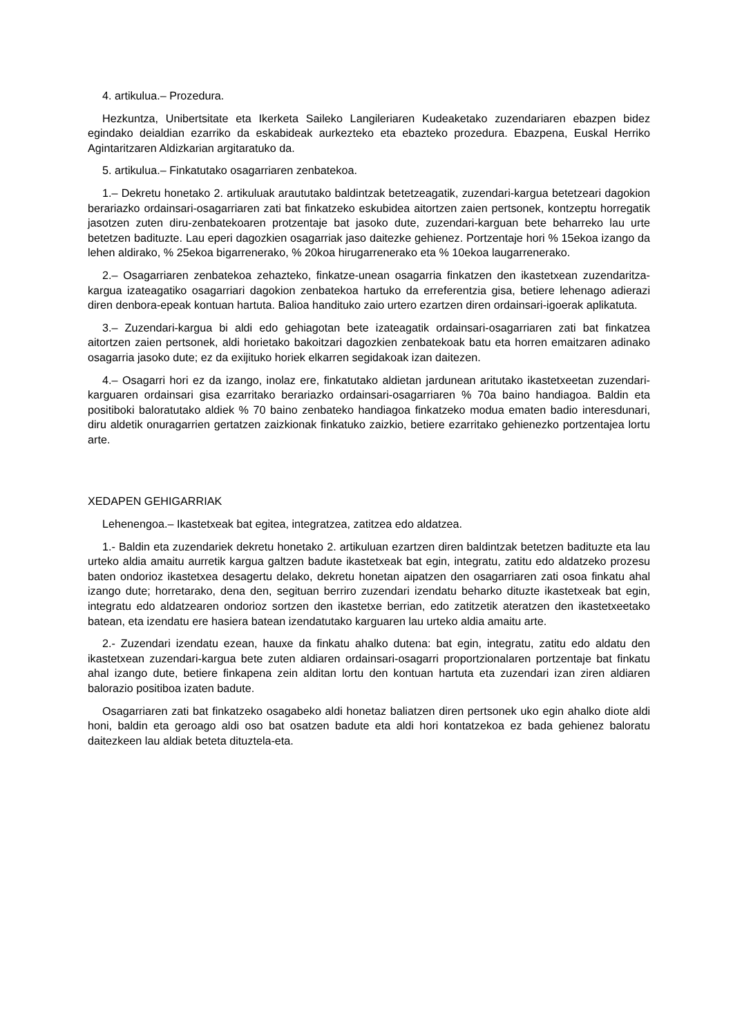4. artikulua.– Prozedura.
Hezkuntza, Unibertsitate eta Ikerketa Saileko Langileriaren Kudeaketako zuzendariaren ebazpen bidez egindako deialdian ezarriko da eskabideak aurkezteko eta ebazteko prozedura. Ebazpena, Euskal Herriko Agintaritzaren Aldizkarian argitaratuko da.
5. artikulua.– Finkatutako osagarriaren zenbatekoa.
1.– Dekretu honetako 2. artikuluak araututako baldintzak betetzeagatik, zuzendari-kargua betetzeari dagokion berariazko ordainsari-osagarriaren zati bat finkatzeko eskubidea aitortzen zaien pertsonek, kontzeptu horregatik jasotzen zuten diru-zenbatekoaren protzentaje bat jasoko dute, zuzendari-karguan bete beharreko lau urte betetzen badituzte. Lau eperi dagozkien osagarriak jaso daitezke gehienez. Portzentaje hori % 15ekoa izango da lehen aldirako, % 25ekoa bigarrenerako, % 20koa hirugarrenerako eta % 10ekoa laugarrenerako.
2.– Osagarriaren zenbatekoa zehazteko, finkatze-unean osagarria finkatzen den ikastetxean zuzendaritza-kargua izateagatiko osagarriari dagokion zenbatekoa hartuko da erreferentzia gisa, betiere lehenago adierazi diren denbora-epeak kontuan hartuta. Balioa handituko zaio urtero ezartzen diren ordainsari-igoerak aplikatuta.
3.– Zuzendari-kargua bi aldi edo gehiagotan bete izateagatik ordainsari-osagarriaren zati bat finkatzea aitortzen zaien pertsonek, aldi horietako bakoitzari dagozkien zenbatekoak batu eta horren emaitzaren adinako osagarria jasoko dute; ez da exijituko horiek elkarren segidakoak izan daitezen.
4.– Osagarri hori ez da izango, inolaz ere, finkatutako aldietan jardunean aritutako ikastetxeetan zuzendari-karguaren ordainsari gisa ezarritako berariazko ordainsari-osagarriaren % 70a baino handiagoa. Baldin eta positiboki baloratutako aldiek % 70 baino zenbateko handiagoa finkatzeko modua ematen badio interesdunari, diru aldetik onuragarrien gertatzen zaizkionak finkatuko zaizkio, betiere ezarritako gehienezko portzentajea lortu arte.
XEDAPEN GEHIGARRIAK
Lehenengoa.– Ikastetxeak bat egitea, integratzea, zatitzea edo aldatzea.
1.- Baldin eta zuzendariek dekretu honetako 2. artikuluan ezartzen diren baldintzak betetzen badituzte eta lau urteko aldia amaitu aurretik kargua galtzen badute ikastetxeak bat egin, integratu, zatitu edo aldatzeko prozesu baten ondorioz ikastetxea desagertu delako, dekretu honetan aipatzen den osagarriaren zati osoa finkatu ahal izango dute; horretarako, dena den, segituan berriro zuzendari izendatu beharko dituzte ikastetxeak bat egin, integratu edo aldatzearen ondorioz sortzen den ikastetxe berrian, edo zatitzetik ateratzen den ikastetxeetako batean, eta izendatu ere hasiera batean izendatutako karguaren lau urteko aldia amaitu arte.
2.- Zuzendari izendatu ezean, hauxe da finkatu ahalko dutena: bat egin, integratu, zatitu edo aldatu den ikastetxean zuzendari-kargua bete zuten aldiaren ordainsari-osagarri proportzionalaren portzentaje bat finkatu ahal izango dute, betiere finkapena zein alditan lortu den kontuan hartuta eta zuzendari izan ziren aldiaren balorazio positiboa izaten badute.
Osagarriaren zati bat finkatzeko osagabeko aldi honetaz baliatzen diren pertsonek uko egin ahalko diote aldi honi, baldin eta geroago aldi oso bat osatzen badute eta aldi hori kontatzekoa ez bada gehienez baloratu daitezkeen lau aldiak beteta dituztela-eta.